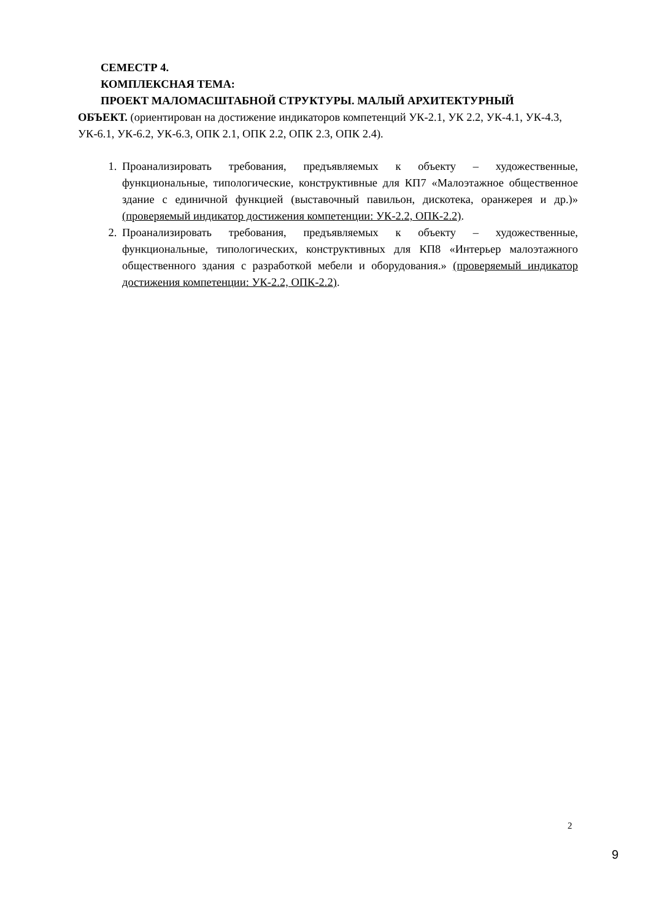СЕМЕСТР 4.
КОМПЛЕКСНАЯ ТЕМА:
ПРОЕКТ МАЛОМАСШТАБНОЙ СТРУКТУРЫ. МАЛЫЙ АРХИТЕКТУРНЫЙ
ОБЪЕКТ. (ориентирован на достижение индикаторов компетенций УК-2.1, УК 2.2, УК-4.1, УК-4.3, УК-6.1, УК-6.2, УК-6.3, ОПК 2.1, ОПК 2.2, ОПК 2.3, ОПК 2.4).
1. Проанализировать требования, предъявляемых к объекту – художественные, функциональные, типологические, конструктивные для КП7 «Малоэтажное общественное здание с единичной функцией (выставочный павильон, дискотека, оранжерея и др.)» (проверяемый индикатор достижения компетенции: УК-2.2, ОПК-2.2).
2. Проанализировать требования, предъявляемых к объекту – художественные, функциональные, типологических, конструктивных для КП8 «Интерьер малоэтажного общественного здания с разработкой мебели и оборудования.» (проверяемый индикатор достижения компетенции: УК-2.2, ОПК-2.2).
2
9